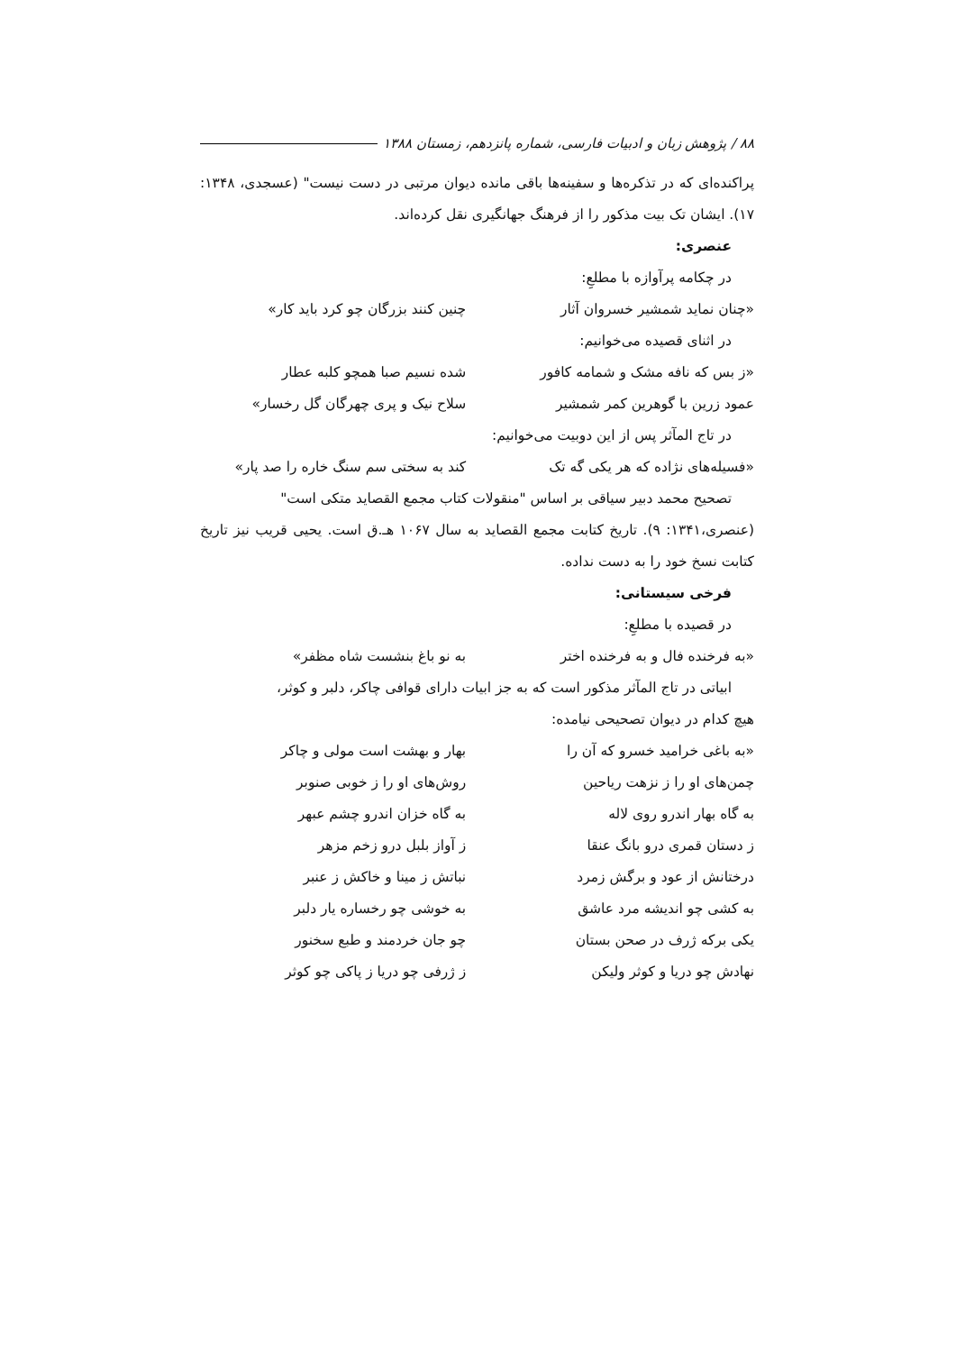۸۸ / پژوهش زبان و ادبیات فارسی، شماره پانزدهم، زمستان ۱۳۸۸
پراکنده‌ای که در تذکره‌ها و سفینه‌ها باقی مانده دیوان مرتبی در دست نیست" (عسجدی، ۱۳۴۸: ۱۷). ایشان تک بیت مذکور را از فرهنگ جهانگیری نقل کرده‌اند.
عنصری:
در چکامه پرآوازه با مطلعِ:
«چنان نماید شمشیر خسروان آثار چنین کنند بزرگان چو کرد باید کار»
در اثنای قصیده می‌خوانیم:
«ز بس که نافه مشک و شمامه کافور شده نسیم صبا همچو کلبه عطار
عمود زرین با گوهرین کمر شمشیر سلاح نیک و پری چهرگان گل رخسار»
در تاج المآثر پس از این دوبیت می‌خوانیم:
«فسیله‌های نژاده که هر یکی گه تک کند به سختی سم سنگ خاره را صد پار»
تصحیح محمد دبیر سیاقی بر اساس "منقولات کتاب مجمع القصاید متکی است"
(عنصری،۱۳۴۱: ۹). تاریخ کتابت مجمع القصاید به سال ۱۰۶۷ هـ.ق است. یحیی قریب نیز تاریخ کتابت نسخ خود را به دست نداده.
فرخی سیستانی:
در قصیده با مطلعِ:
«به فرخنده فال و به فرخنده اختر به نو باغ بنشست شاه مظفر»
ابیاتی در تاج المآثر مذکور است که به جز ابیات دارای قوافی چاکر، دلبر و کوثر،
هیچ کدام در دیوان تصحیحی نیامده:
«به باغی خرامید خسرو که آن را بهار و بهشت است مولی و چاکر
چمن‌های او را ز نزهت ریاحین روش‌های او را ز خوبی صنوبر
به گاه بهار اندرو روی لاله به گاه خزان اندرو چشم عبهر
ز دستان قمری درو بانگ عنقا ز آواز بلبل درو زخم مزهر
درختانش از عود و برگش زمرد نباتش ز مینا و خاکش ز عنبر
به کشی چو اندیشه مرد عاشق به خوشی چو رخساره یار دلبر
یکی برکه ژرف در صحن بستان چو جان خردمند و طبع سخنور
نهادش چو دریا و کوثر ولیکن ز ژرفی چو دریا ز پاکی چو کوثر